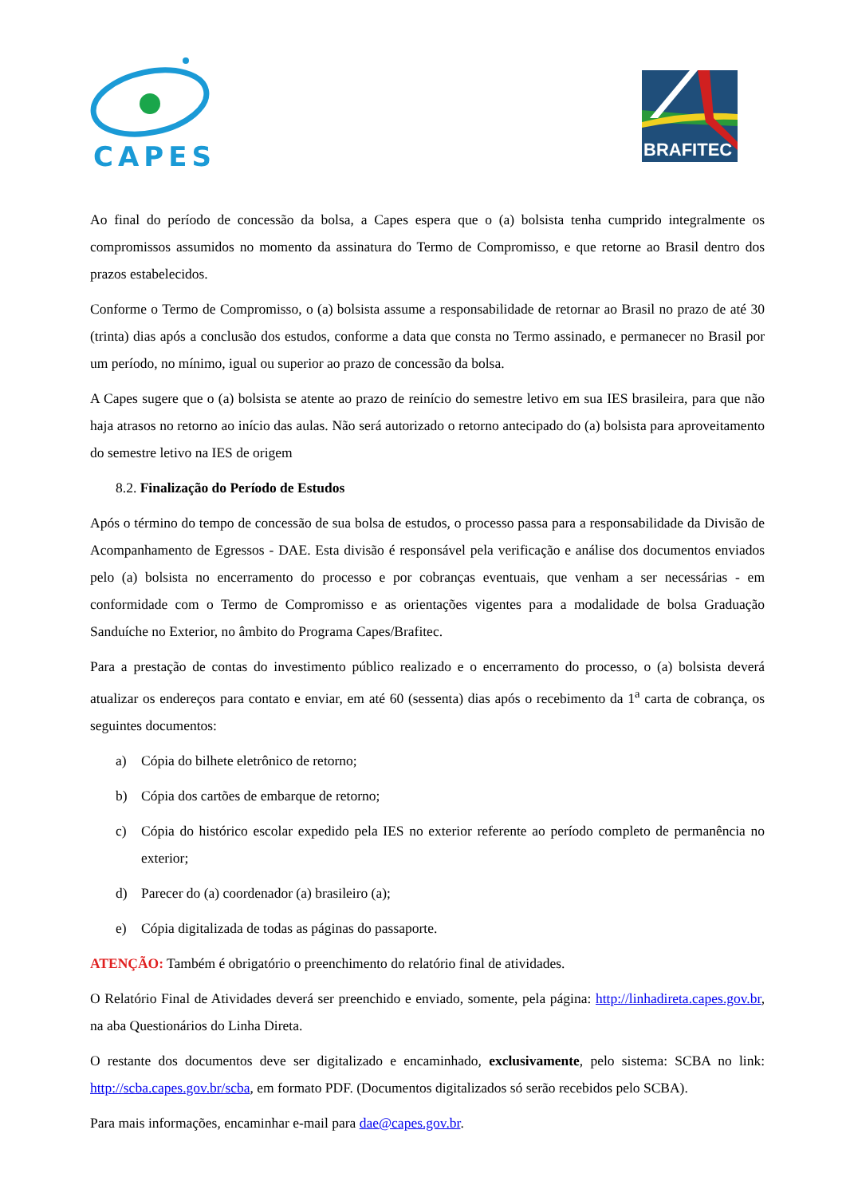CAPES
BRAFITEC
Ao final do período de concessão da bolsa, a Capes espera que o (a) bolsista tenha cumprido integralmente os compromissos assumidos no momento da assinatura do Termo de Compromisso, e que retorne ao Brasil dentro dos prazos estabelecidos.
Conforme o Termo de Compromisso, o (a) bolsista assume a responsabilidade de retornar ao Brasil no prazo de até 30 (trinta) dias após a conclusão dos estudos, conforme a data que consta no Termo assinado, e permanecer no Brasil por um período, no mínimo, igual ou superior ao prazo de concessão da bolsa.
A Capes sugere que o (a) bolsista se atente ao prazo de reinício do semestre letivo em sua IES brasileira, para que não haja atrasos no retorno ao início das aulas. Não será autorizado o retorno antecipado do (a) bolsista para aproveitamento do semestre letivo na IES de origem
8.2. Finalização do Período de Estudos
Após o término do tempo de concessão de sua bolsa de estudos, o processo passa para a responsabilidade da Divisão de Acompanhamento de Egressos - DAE. Esta divisão é responsável pela verificação e análise dos documentos enviados pelo (a) bolsista no encerramento do processo e por cobranças eventuais, que venham a ser necessárias - em conformidade com o Termo de Compromisso e as orientações vigentes para a modalidade de bolsa Graduação Sanduíche no Exterior, no âmbito do Programa Capes/Brafitec.
Para a prestação de contas do investimento público realizado e o encerramento do processo, o (a) bolsista deverá atualizar os endereços para contato e enviar, em até 60 (sessenta) dias após o recebimento da 1<sup>a</sup> carta de cobrança, os seguintes documentos:
a) Cópia do bilhete eletrônico de retorno;
b) Cópia dos cartões de embarque de retorno;
c) Cópia do histórico escolar expedido pela IES no exterior referente ao período completo de permanência no exterior;
d) Parecer do (a) coordenador (a) brasileiro (a);
e) Cópia digitalizada de todas as páginas do passaporte.
ATENÇÃO: Também é obrigatório o preenchimento do relatório final de atividades.
O Relatório Final de Atividades deverá ser preenchido e enviado, somente, pela página: http://linhadireta.capes.gov.br, na aba Questionários do Linha Direta.
O restante dos documentos deve ser digitalizado e encaminhado, exclusivamente, pelo sistema: SCBA no link: http://scba.capes.gov.br/scba, em formato PDF. (Documentos digitalizados só serão recebidos pelo SCBA).
Para mais informações, encaminhar e-mail para dae@capes.gov.br.